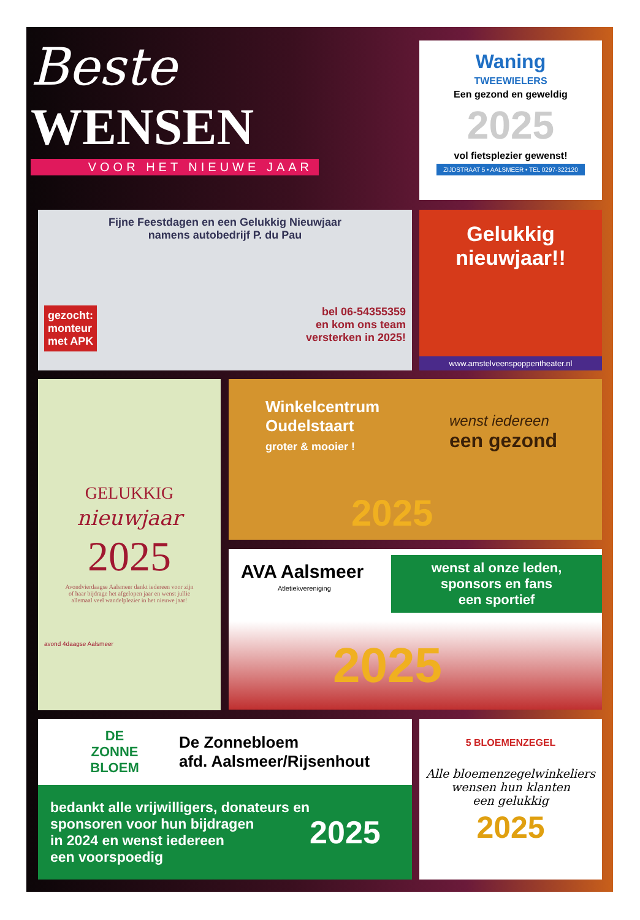Beste
WENSEN
VOOR HET NIEUWE JAAR
Waning
TWEEWIELERS
Een gezond en geweldig
2025
vol fietsplezier gewenst!
ZIJDSTRAAT 5 • AALSMEER • TEL 0297-322120
Fijne Feestdagen en een Gelukkig Nieuwjaar
namens autobedrijf P. du Pau
gezocht:
monteur
met APK
bel 06-54355359
en kom ons team
versterken in 2025!
Gelukkig
nieuwjaar!!
www.amstelveenspoppentheater.nl
GELUKKIG
nieuwjaar
2025
Avondvierdaagse Aalsmeer dankt iedereen voor zijn of haar bijdrage het afgelopen jaar en wenst jullie allemaal veel wandelplezier in het nieuwe jaar!
avond 4daagse Aalsmeer
Winkelcentrum
Oudelstaart
groter & mooier !
wenst iedereen
een gezond
2025
AVA Aalsmeer
Atletiekvereniging
wenst al onze leden,
sponsors en fans
een sportief
2025
DE
ZONNE
BLOEM
De Zonnebloem
afd. Aalsmeer/Rijsenhout
bedankt alle vrijwilligers, donateurs en
sponsoren voor hun bijdragen
in 2024 en wenst iedereen
een voorspoedig
2025
5 BLOEMENZEGEL
Alle bloemenzegelwinkeliers
wensen hun klanten
een gelukkig
2025